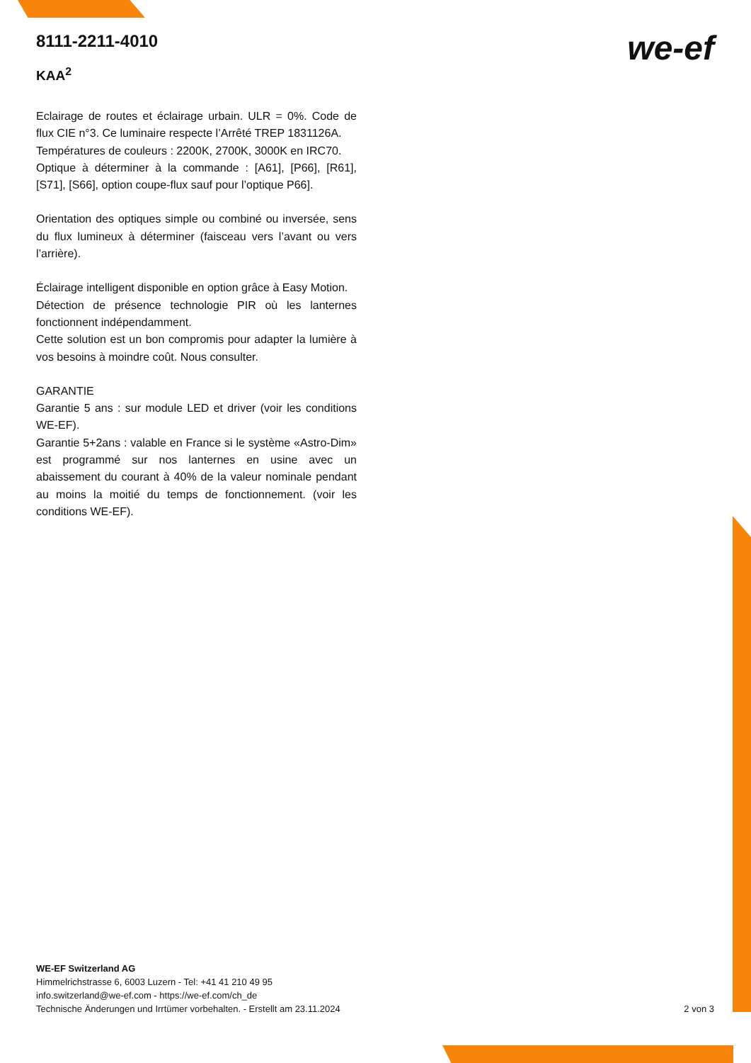8111-2211-4010
KAA<sup>2</sup>
we-ef
Eclairage de routes et éclairage urbain. ULR = 0%. Code de flux CIE n°3. Ce luminaire respecte l’Arrêté TREP 1831126A.
Températures de couleurs : 2200K, 2700K, 3000K en IRC70.
Optique à déterminer à la commande : [A61], [P66], [R61], [S71], [S66], option coupe-flux sauf pour l’optique P66].
Orientation des optiques simple ou combiné ou inversée, sens du flux lumineux à déterminer (faisceau vers l’avant ou vers l’arrière).
Éclairage intelligent disponible en option grâce à Easy Motion.
Détection de présence technologie PIR où les lanternes fonctionnent indépendamment.
Cette solution est un bon compromis pour adapter la lumière à vos besoins à moindre coût. Nous consulter.
GARANTIE
Garantie 5 ans : sur module LED et driver (voir les conditions WE-EF).
Garantie 5+2ans : valable en France si le système «Astro-Dim» est programmé sur nos lanternes en usine avec un abaissement du courant à 40% de la valeur nominale pendant au moins la moitié du temps de fonctionnement. (voir les conditions WE-EF).
WE-EF Switzerland AG
Himmelrichstrasse 6, 6003 Luzern - Tel: +41 41 210 49 95
info.switzerland@we-ef.com - https://we-ef.com/ch_de
Technische Änderungen und Irrtümer vorbehalten. - Erstellt am 23.11.2024 2 von 3